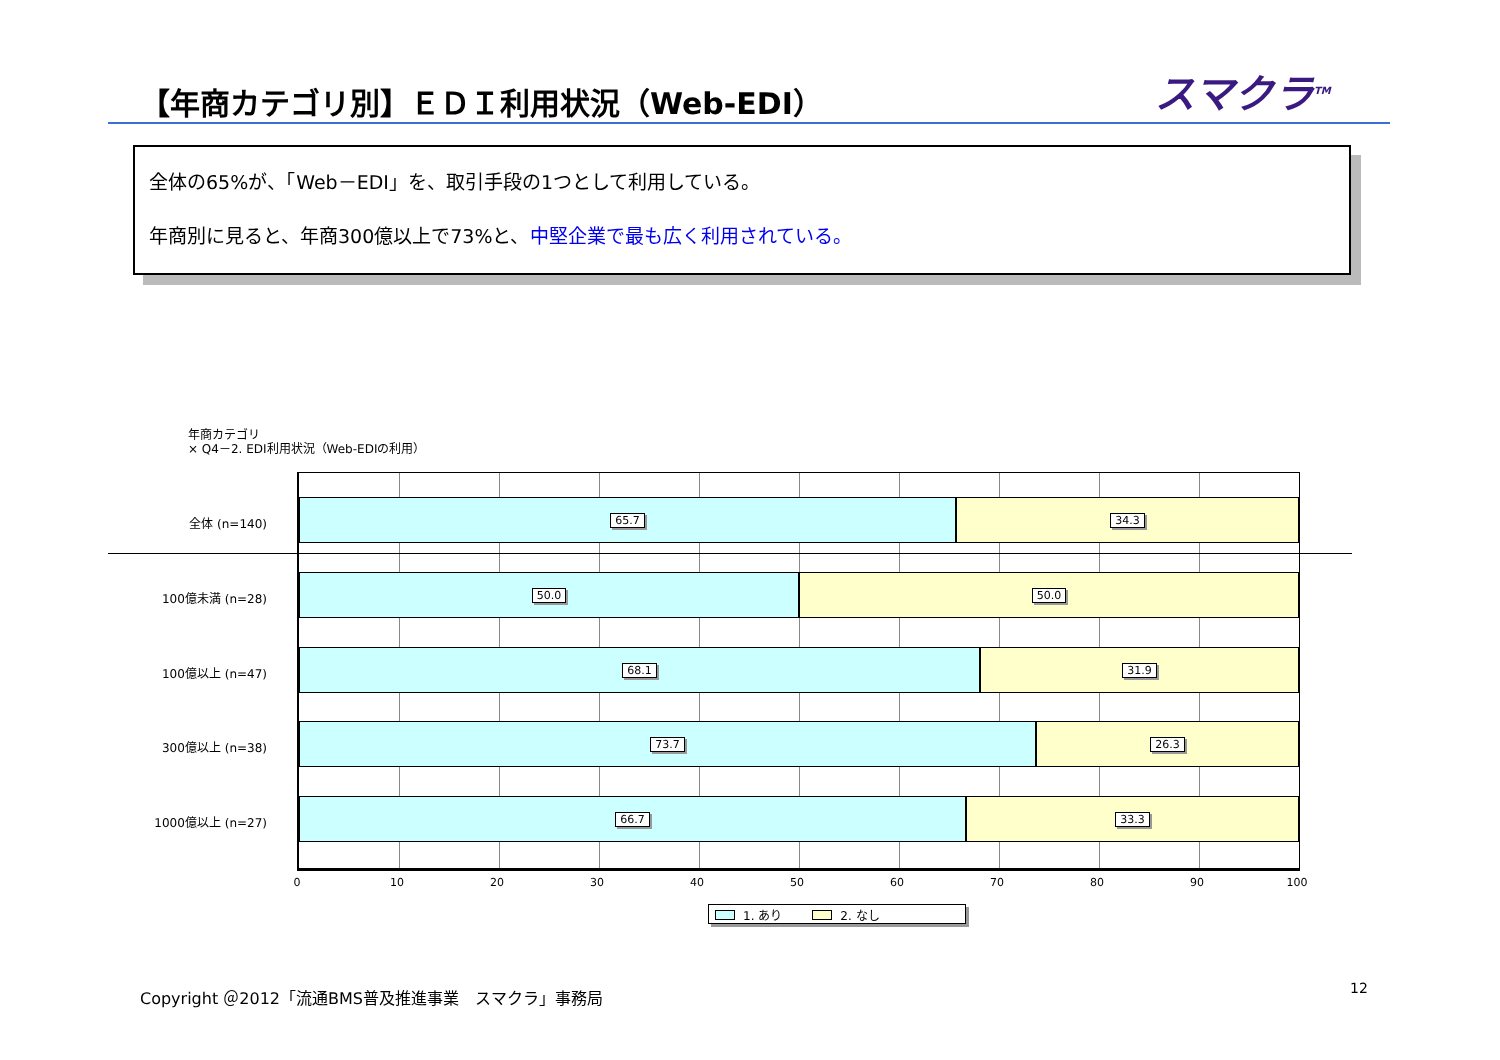【年商カテゴリ別】ＥＤＩ利用状況（Web-EDI）
スマクラ<sup>TM</sup>
全体の65%が、「Web－EDI」を、取引手段の1つとして利用している。
年商別に見ると、年商300億以上で73%と、中堅企業で最も広く利用されている。
年商カテゴリ
× Q4－2. EDI利用状況（Web-EDIの利用）
全体 (n=140)
100億未満 (n=28)
100億以上 (n=47)
300億以上 (n=38)
1000億以上 (n=27)
65.7 34.3
50.0 50.0
68.1 31.9
73.7 26.3
66.7 33.3
0 10 20 30 40 50 60 70 80 90 100
1. あり 2. なし
Copyright ＠2012「流通BMS普及推進事業　スマクラ」事務局
12